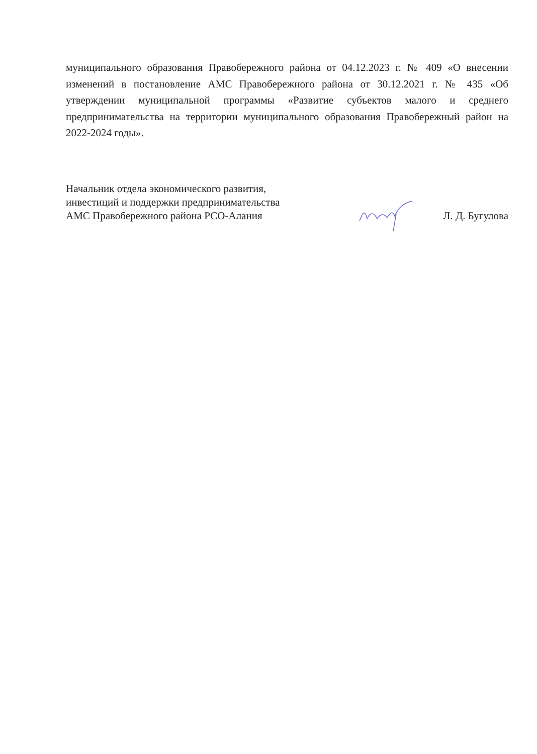муниципального образования Правобережного района от 04.12.2023 г. № 409 «О внесении изменений в постановление АМС Правобережного района от 30.12.2021 г. № 435 «Об утверждении муниципальной программы «Развитие субъектов малого и среднего предпринимательства на территории муниципального образования Правобережный район на 2022-2024 годы».
Начальник отдела экономического развития,
инвестиций и поддержки предпринимательства
АМС Правобережного района РСО-Алания
Л. Д. Бугулова